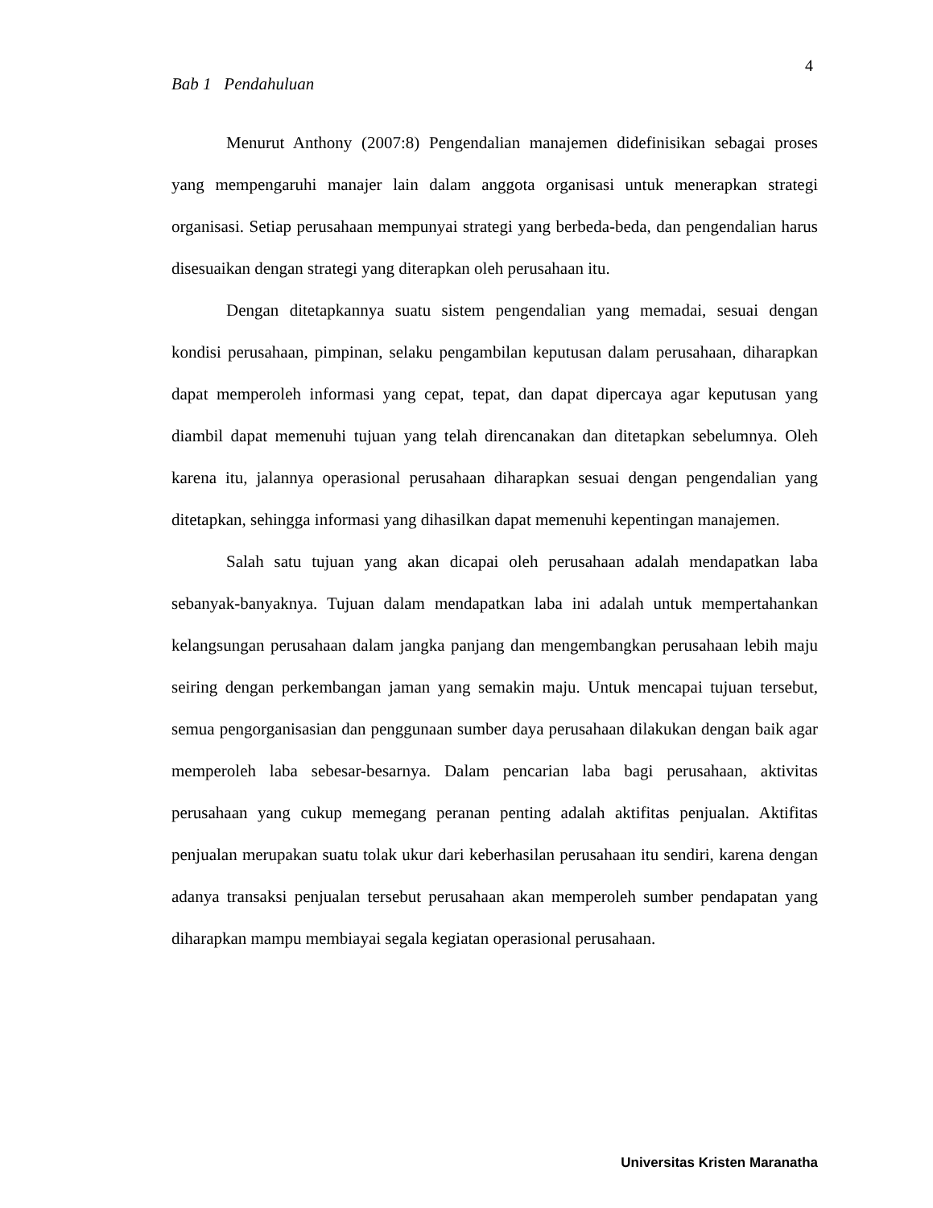4
Bab 1 Pendahuluan
Menurut Anthony (2007:8) Pengendalian manajemen didefinisikan sebagai proses yang mempengaruhi manajer lain dalam anggota organisasi untuk menerapkan strategi organisasi. Setiap perusahaan mempunyai strategi yang berbeda-beda, dan pengendalian harus disesuaikan dengan strategi yang diterapkan oleh perusahaan itu.
Dengan ditetapkannya suatu sistem pengendalian yang memadai, sesuai dengan kondisi perusahaan, pimpinan, selaku pengambilan keputusan dalam perusahaan, diharapkan dapat memperoleh informasi yang cepat, tepat, dan dapat dipercaya agar keputusan yang diambil dapat memenuhi tujuan yang telah direncanakan dan ditetapkan sebelumnya. Oleh karena itu, jalannya operasional perusahaan diharapkan sesuai dengan pengendalian yang ditetapkan, sehingga informasi yang dihasilkan dapat memenuhi kepentingan manajemen.
Salah satu tujuan yang akan dicapai oleh perusahaan adalah mendapatkan laba sebanyak-banyaknya. Tujuan dalam mendapatkan laba ini adalah untuk mempertahankan kelangsungan perusahaan dalam jangka panjang dan mengembangkan perusahaan lebih maju seiring dengan perkembangan jaman yang semakin maju. Untuk mencapai tujuan tersebut, semua pengorganisasian dan penggunaan sumber daya perusahaan dilakukan dengan baik agar memperoleh laba sebesar-besarnya. Dalam pencarian laba bagi perusahaan, aktivitas perusahaan yang cukup memegang peranan penting adalah aktifitas penjualan. Aktifitas penjualan merupakan suatu tolak ukur dari keberhasilan perusahaan itu sendiri, karena dengan adanya transaksi penjualan tersebut perusahaan akan memperoleh sumber pendapatan yang diharapkan mampu membiayai segala kegiatan operasional perusahaan.
Universitas Kristen Maranatha